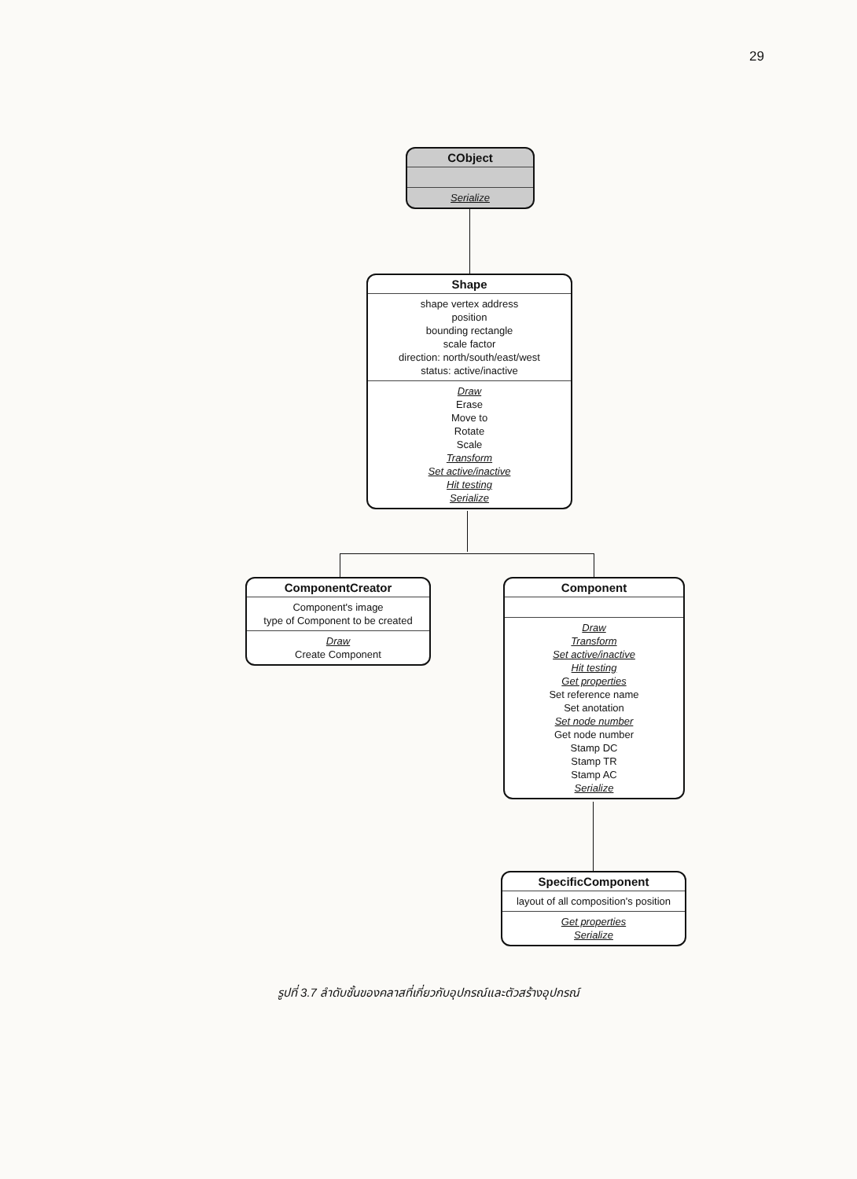29
CObject
Serialize
Shape
shape vertex address
position
bounding rectangle
scale factor
direction: north/south/east/west
status: active/inactive
Draw
Erase
Move to
Rotate
Scale
Transform
Set active/inactive
Hit testing
Serialize
ComponentCreator
Component's image
type of Component to be created
Draw
Create Component
Component
Draw
Transform
Set active/inactive
Hit testing
Get properties
Set reference name
Set anotation
Set node number
Get node number
Stamp DC
Stamp TR
Stamp AC
Serialize
SpecificComponent
layout of all composition's position
Get properties
Serialize
รูปที่ 3.7 ลำดับชั้นของคลาสที่เกี่ยวกับอุปกรณ์และตัวสร้างอุปกรณ์